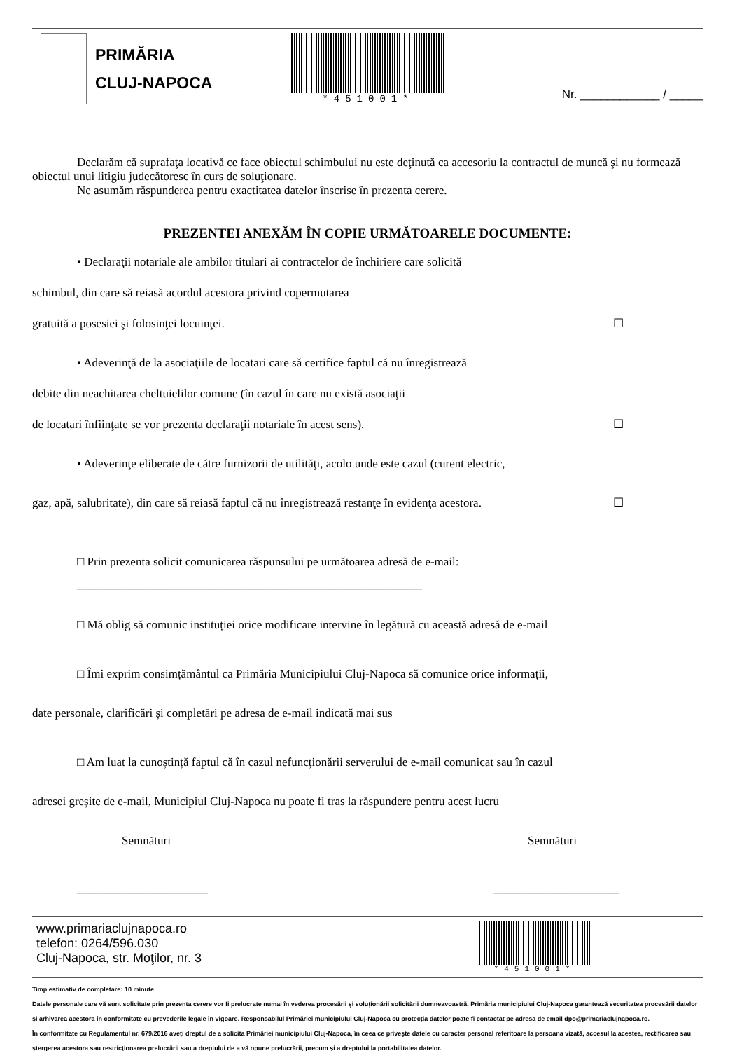PRIMĂRIA
CLUJ-NAPOCA
*451001*
Nr. ____________ / _____
Declarăm că suprafaţa locativă ce face obiectul schimbului nu este deţinută ca accesoriu la contractul de muncă şi nu formează obiectul unui litigiu judecătoresc în curs de soluţionare.
Ne asumăm răspunderea pentru exactitatea datelor înscrise în prezenta cerere.
PREZENTEI ANEXĂM ÎN COPIE URMĂTOARELE DOCUMENTE:
• Declaraţii notariale ale ambilor titulari ai contractelor de închiriere care solicită
schimbul, din care să reiasă acordul acestora privind copermutarea
gratuită a posesiei şi folosinţei locuinţei. ☐
• Adeverinţă de la asociaţiile de locatari care să certifice faptul că nu înregistrează
debite din neachitarea cheltuielilor comune (în cazul în care nu există asociaţii
de locatari înfiinţate se vor prezenta declaraţii notariale în acest sens). ☐
• Adeverinţe eliberate de către furnizorii de utilităţi, acolo unde este cazul (curent electric,
gaz, apă, salubritate), din care să reiasă faptul că nu înregistrează restanţe în evidenţa acestora. ☐
□ Prin prezenta solicit comunicarea răspunsului pe următoarea adresă de e-mail:
__________________________________________________________
□ Mă oblig să comunic instituției orice modificare intervine în legătură cu această adresă de e-mail
□ Îmi exprim consimțământul ca Primăria Municipiului Cluj-Napoca să comunice orice informații,
date personale, clarificări și completări pe adresa de e-mail indicată mai sus
□ Am luat la cunoștință faptul că în cazul nefuncționării serverului de e-mail comunicat sau în cazul
adresei greșite de e-mail, Municipiul Cluj-Napoca nu poate fi tras la răspundere pentru acest lucru
Semnături Semnături
______________________ _____________________
www.primariaclujnapoca.ro
telefon: 0264/596.030
Cluj-Napoca, str. Moţilor, nr. 3
*451001*
Timp estimativ de completare: 10 minute
Datele personale care vă sunt solicitate prin prezenta cerere vor fi prelucrate numai în vederea procesării și soluționării solicitării dumneavoastră. Primăria municipiului Cluj-Napoca garantează securitatea procesării datelor și arhivarea acestora în conformitate cu prevederile legale în vigoare. Responsabilul Primăriei municipiului Cluj-Napoca cu protecția datelor poate fi contactat pe adresa de email dpo@primariaclujnapoca.ro.
În conformitate cu Regulamentul nr. 679/2016 aveți dreptul de a solicita Primăriei municipiului Cluj-Napoca, în ceea ce priveşte datele cu caracter personal referitoare la persoana vizată, accesul la acestea, rectificarea sau ştergerea acestora sau restricţionarea prelucrării sau a dreptului de a vă opune prelucrării, precum şi a dreptului la portabilitatea datelor.